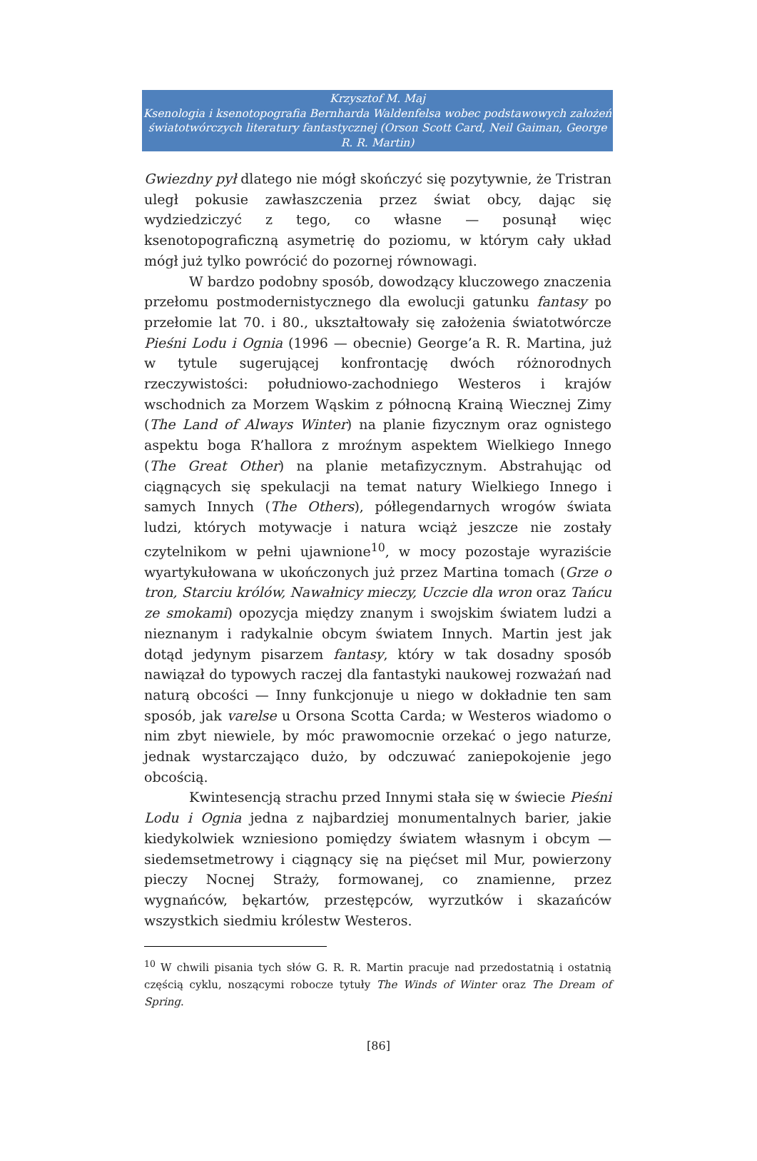Krzysztof M. Maj
Ksenologia i ksenotopografia Bernharda Waldenfelsa wobec podstawowych założeń światotwórczych literatury fantastycznej (Orson Scott Card, Neil Gaiman, George R. R. Martin)
Gwiezdny pył dlatego nie mógł skończyć się pozytywnie, że Tristran uległ pokusie zawłaszczenia przez świat obcy, dając się wydziedziczyć z tego, co własne — posunął więc ksenotopograficzną asymetrię do poziomu, w którym cały układ mógł już tylko powrócić do pozornej równowagi.
W bardzo podobny sposób, dowodzący kluczowego znaczenia przełomu postmodernistycznego dla ewolucji gatunku fantasy po przełomie lat 70. i 80., ukształtowały się założenia światotwórcze Pieśni Lodu i Ognia (1996 — obecnie) George’a R. R. Martina, już w tytule sugerującej konfrontację dwóch różnorodnych rzeczywistości: południowo-zachodniego Westeros i krajów wschodnich za Morzem Wąskim z północną Krainą Wiecznej Zimy (The Land of Always Winter) na planie fizycznym oraz ognistego aspektu boga R’hallora z mroźnym aspektem Wielkiego Innego (The Great Other) na planie metafizycznym. Abstrahując od ciągnących się spekulacji na temat natury Wielkiego Innego i samych Innych (The Others), półlegendarnych wrogów świata ludzi, których motywacje i natura wciąż jeszcze nie zostały czytelnikom w pełni ujawnione<sup>10</sup>, w mocy pozostaje wyraziście wyartykułowana w ukończonych już przez Martina tomach (Grze o tron, Starciu królów, Nawałnicy mieczy, Uczcie dla wron oraz Tańcu ze smokami) opozycja między znanym i swojskim światem ludzi a nieznanym i radykalnie obcym światem Innych. Martin jest jak dotąd jedynym pisarzem fantasy, który w tak dosadny sposób nawiązał do typowych raczej dla fantastyki naukowej rozważań nad naturą obcości — Inny funkcjonuje u niego w dokładnie ten sam sposób, jak varelse u Orsona Scotta Carda; w Westeros wiadomo o nim zbyt niewiele, by móc prawomocnie orzekać o jego naturze, jednak wystarczająco dużo, by odczuwać zaniepokojenie jego obcością.
Kwintesencją strachu przed Innymi stała się w świecie Pieśni Lodu i Ognia jedna z najbardziej monumentalnych barier, jakie kiedykolwiek wzniesiono pomiędzy światem własnym i obcym — siedemsetmetrowy i ciągnący się na pięćset mil Mur, powierzony pieczy Nocnej Straży, formowanej, co znamienne, przez wygnańców, bękartów, przestępców, wyrzutków i skazańców wszystkich siedmiu królestw Westeros.
<sup>10</sup> W chwili pisania tych słów G. R. R. Martin pracuje nad przedostatnią i ostatnią częścią cyklu, noszącymi robocze tytuły The Winds of Winter oraz The Dream of Spring.
[86]